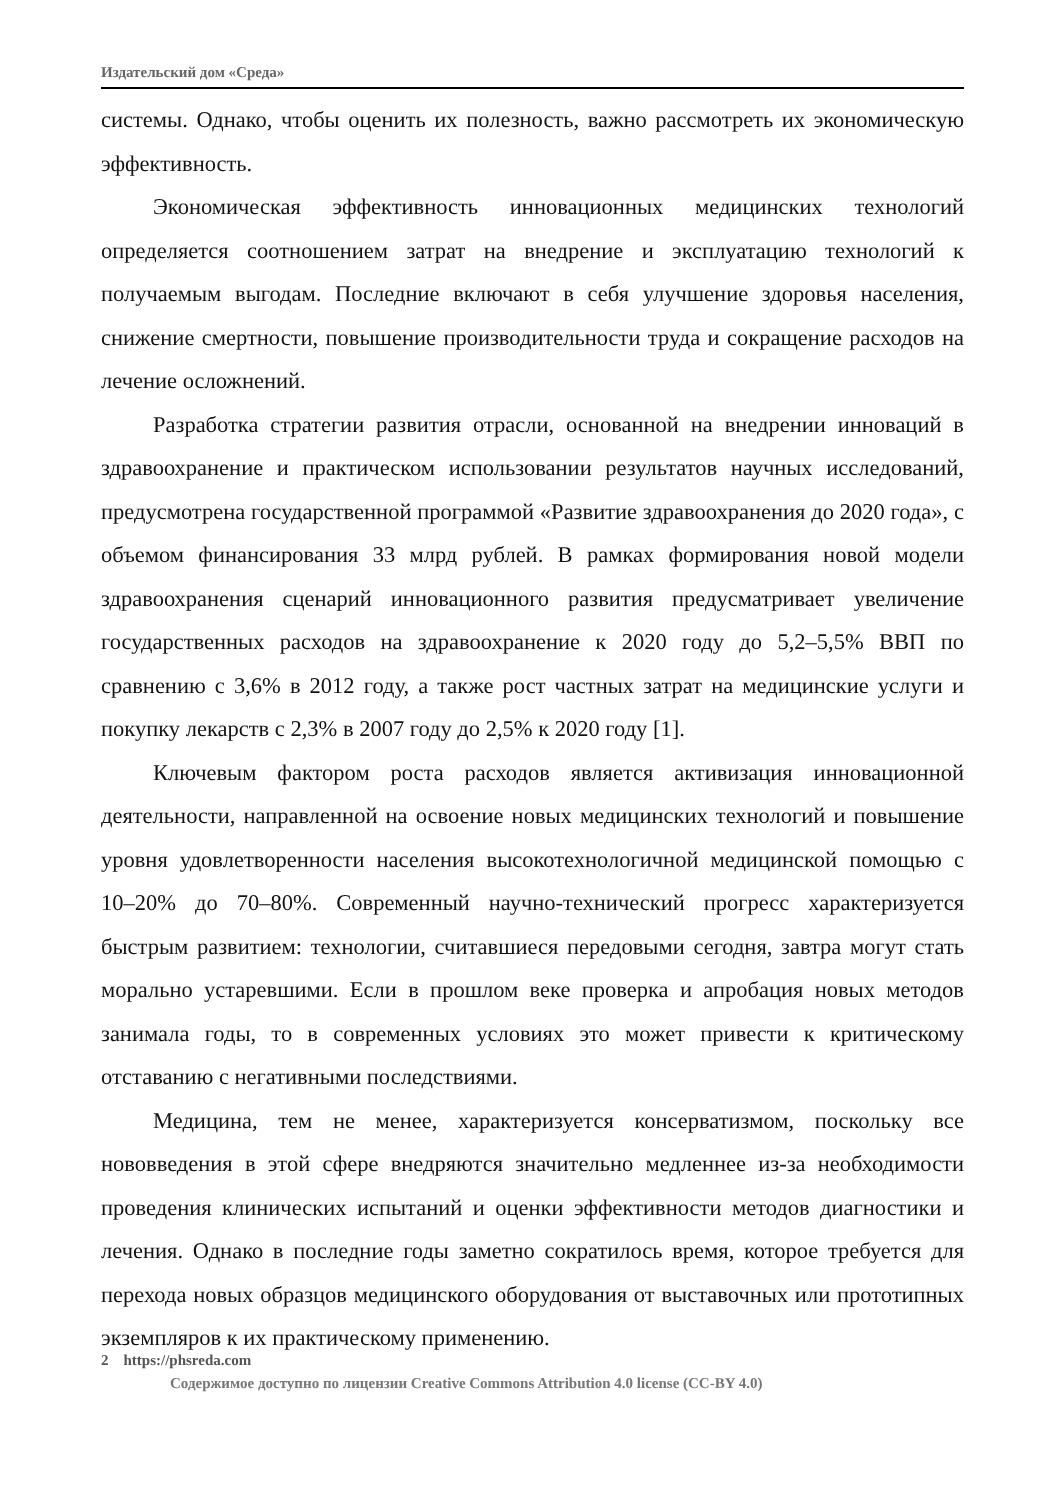Издательский дом «Среда»
системы. Однако, чтобы оценить их полезность, важно рассмотреть их экономическую эффективность.
Экономическая эффективность инновационных медицинских технологий определяется соотношением затрат на внедрение и эксплуатацию технологий к получаемым выгодам. Последние включают в себя улучшение здоровья населения, снижение смертности, повышение производительности труда и сокращение расходов на лечение осложнений.
Разработка стратегии развития отрасли, основанной на внедрении инноваций в здравоохранение и практическом использовании результатов научных исследований, предусмотрена государственной программой «Развитие здравоохранения до 2020 года», с объемом финансирования 33 млрд рублей. В рамках формирования новой модели здравоохранения сценарий инновационного развития предусматривает увеличение государственных расходов на здравоохранение к 2020 году до 5,2–5,5% ВВП по сравнению с 3,6% в 2012 году, а также рост частных затрат на медицинские услуги и покупку лекарств с 2,3% в 2007 году до 2,5% к 2020 году [1].
Ключевым фактором роста расходов является активизация инновационной деятельности, направленной на освоение новых медицинских технологий и повышение уровня удовлетворенности населения высокотехнологичной медицинской помощью с 10–20% до 70–80%. Современный научно-технический прогресс характеризуется быстрым развитием: технологии, считавшиеся передовыми сегодня, завтра могут стать морально устаревшими. Если в прошлом веке проверка и апробация новых методов занимала годы, то в современных условиях это может привести к критическому отставанию с негативными последствиями.
Медицина, тем не менее, характеризуется консерватизмом, поскольку все нововведения в этой сфере внедряются значительно медленнее из-за необходимости проведения клинических испытаний и оценки эффективности методов диагностики и лечения. Однако в последние годы заметно сократилось время, которое требуется для перехода новых образцов медицинского оборудования от выставочных или прототипных экземпляров к их практическому применению.
2 https://phsreda.com
Содержимое доступно по лицензии Creative Commons Attribution 4.0 license (CC-BY 4.0)